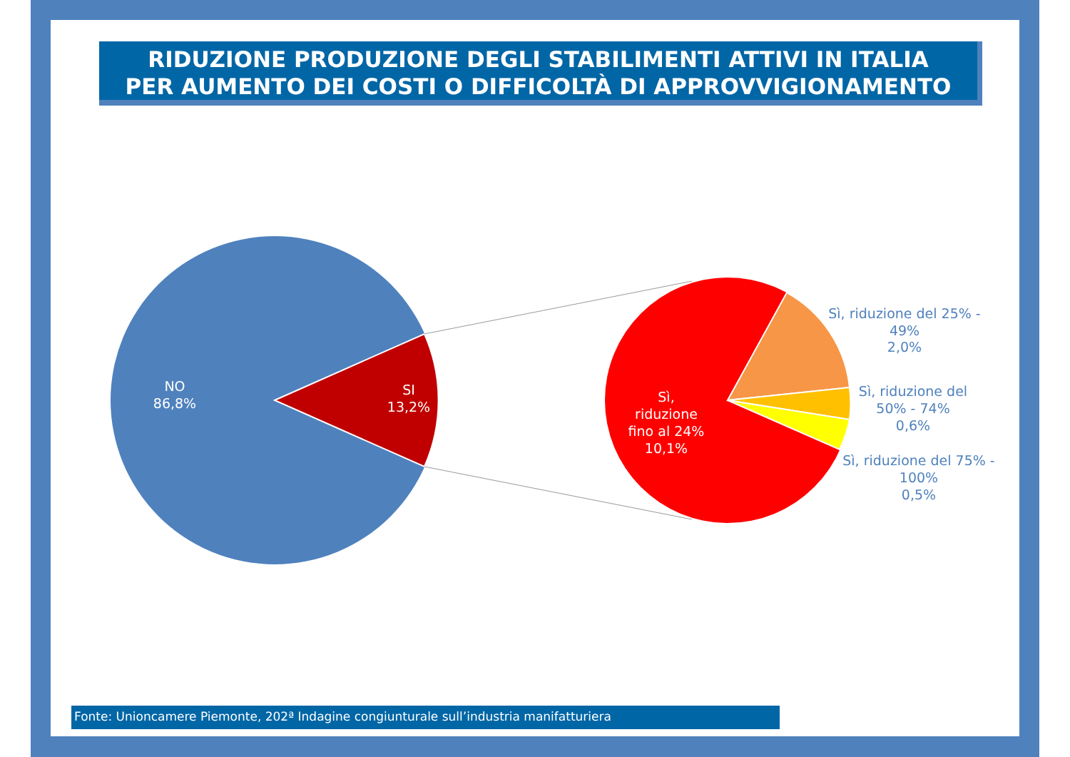RIDUZIONE PRODUZIONE DEGLI STABILIMENTI ATTIVI IN ITALIA
PER AUMENTO DEI COSTI O DIFFICOLTÀ DI APPROVVIGIONAMENTO
NO
86,8%
SI
13,2%
Sì,
riduzione
fino al 24%
10,1%
Sì, riduzione del 25% -
49%
2,0%
Sì, riduzione del
50% - 74%
0,6%
Sì, riduzione del 75% -
100%
0,5%
Fonte: Unioncamere Piemonte, 202ª Indagine congiunturale sull’industria manifatturiera